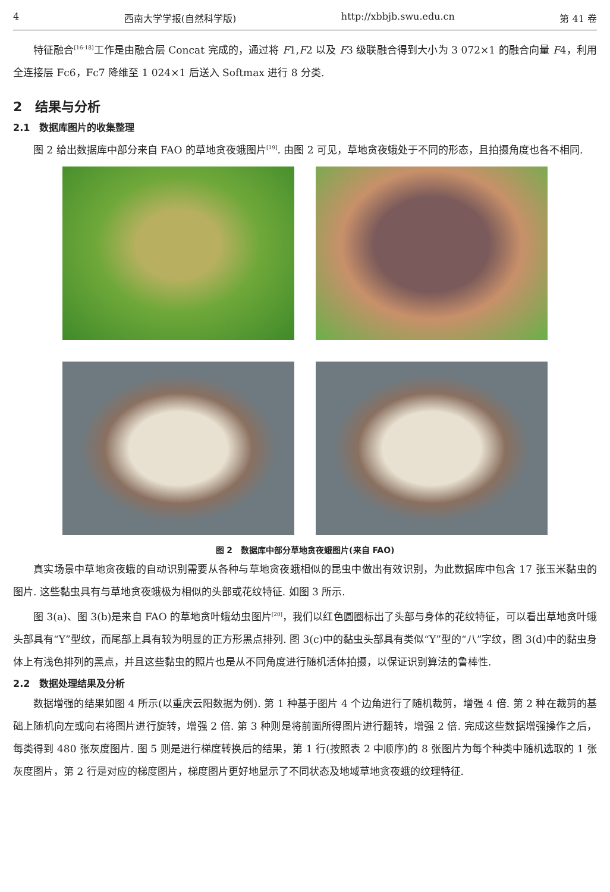4 西南大学学报(自然科学版) http://xbbjb.swu.edu.cn 第 41 卷
特征融合<sup>[16-18]</sup>工作是由融合层 Concat 完成的，通过将 F1,F2 以及 F3 级联融合得到大小为 3 072×1 的融合向量 F4，利用全连接层 Fc6，Fc7 降维至 1 024×1 后送入 Softmax 进行 8 分类.
2　结果与分析
2.1　数据库图片的收集整理
图 2 给出数据库中部分来自 FAO 的草地贪夜蛾图片<sup>[19]</sup>. 由图 2 可见，草地贪夜蛾处于不同的形态，且拍摄角度也各不相同.
图 2　数据库中部分草地贪夜蛾图片(来自 FAO)
真实场景中草地贪夜蛾的自动识别需要从各种与草地贪夜蛾相似的昆虫中做出有效识别，为此数据库中包含 17 张玉米黏虫的图片. 这些黏虫具有与草地贪夜蛾极为相似的头部或花纹特征. 如图 3 所示.
图 3(a)、图 3(b)是来自 FAO 的草地贪叶蛾幼虫图片<sup>[20]</sup>，我们以红色圆圈标出了头部与身体的花纹特征，可以看出草地贪叶蛾头部具有“Y”型纹，而尾部上具有较为明显的正方形黑点排列. 图 3(c)中的黏虫头部具有类似“Y”型的“八”字纹，图 3(d)中的黏虫身体上有浅色排列的黑点，并且这些黏虫的照片也是从不同角度进行随机活体拍摄，以保证识别算法的鲁棒性.
2.2　数据处理结果及分析
数据增强的结果如图 4 所示(以重庆云阳数据为例). 第 1 种基于图片 4 个边角进行了随机裁剪，增强 4 倍. 第 2 种在裁剪的基础上随机向左或向右将图片进行旋转，增强 2 倍. 第 3 种则是将前面所得图片进行翻转，增强 2 倍. 完成这些数据增强操作之后，每类得到 480 张灰度图片. 图 5 则是进行梯度转换后的结果，第 1 行(按照表 2 中顺序)的 8 张图片为每个种类中随机选取的 1 张灰度图片，第 2 行是对应的梯度图片，梯度图片更好地显示了不同状态及地域草地贪夜蛾的纹理特征.